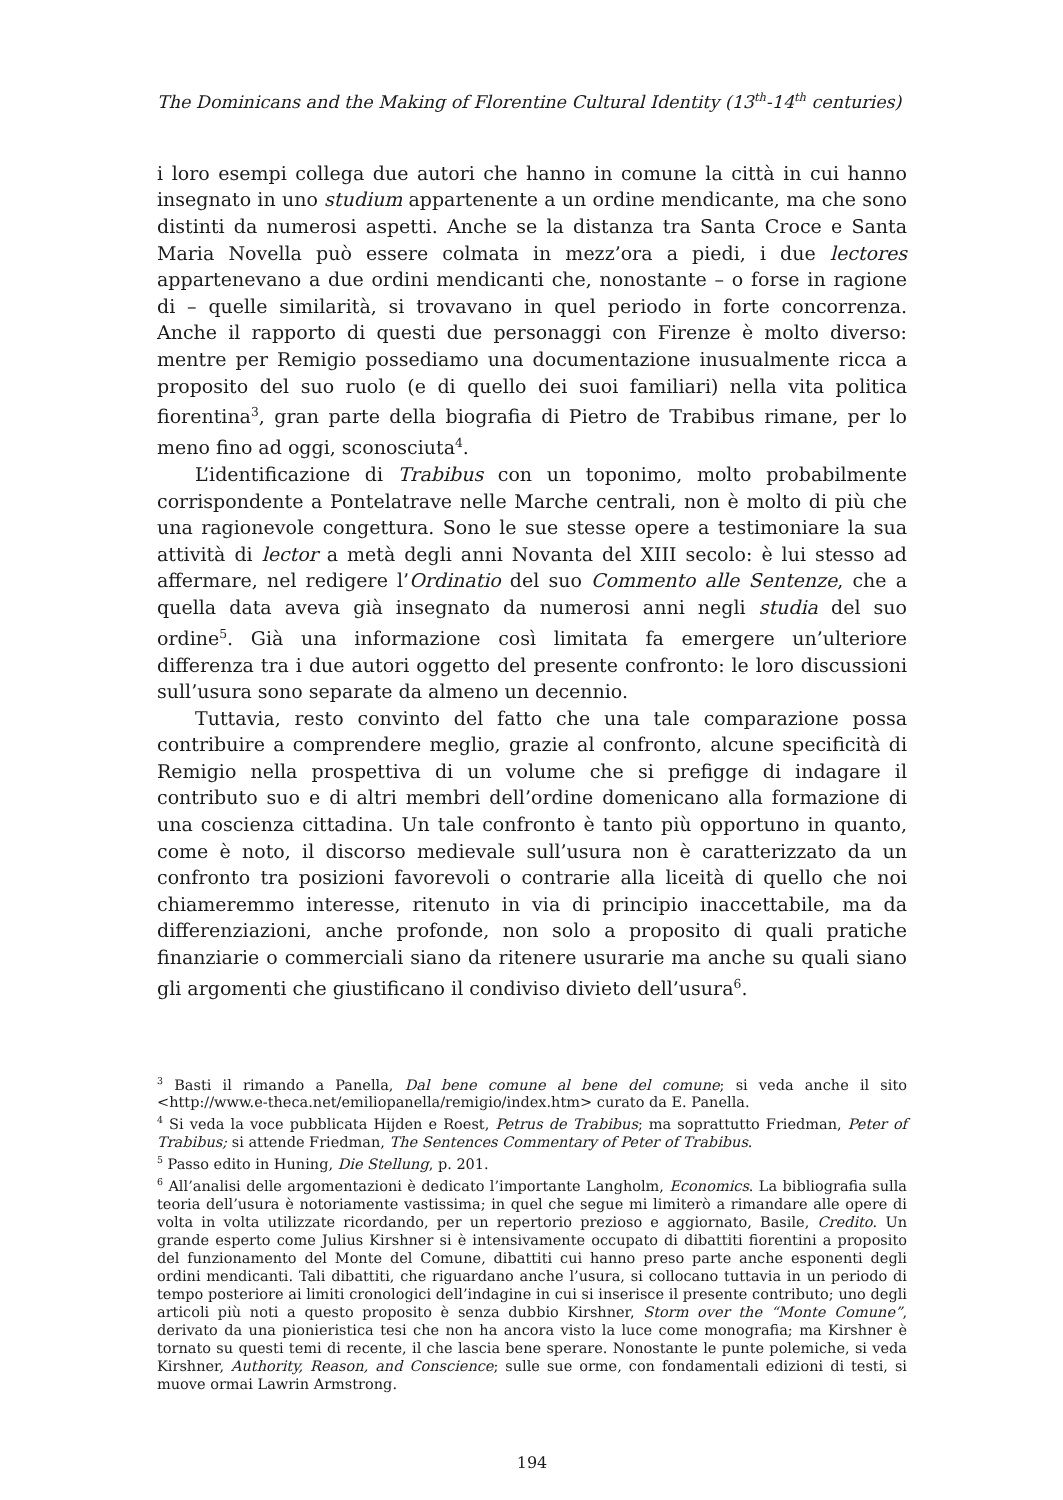The Dominicans and the Making of Florentine Cultural Identity (13<sup>th</sup>-14<sup>th</sup> centuries)
i loro esempi collega due autori che hanno in comune la città in cui hanno insegnato in uno studium appartenente a un ordine mendicante, ma che sono distinti da numerosi aspetti. Anche se la distanza tra Santa Croce e Santa Maria Novella può essere colmata in mezz’ora a piedi, i due lectores appartenevano a due ordini mendicanti che, nonostante – o forse in ragione di – quelle similarità, si trovavano in quel periodo in forte concorrenza. Anche il rapporto di questi due personaggi con Firenze è molto diverso: mentre per Remigio possediamo una documentazione inusualmente ricca a proposito del suo ruolo (e di quello dei suoi familiari) nella vita politica fiorentina<sup>3</sup>, gran parte della biografia di Pietro de Trabibus rimane, per lo meno fino ad oggi, sconosciuta<sup>4</sup>.
L’identificazione di Trabibus con un toponimo, molto probabilmente corrispondente a Pontelatrave nelle Marche centrali, non è molto di più che una ragionevole congettura. Sono le sue stesse opere a testimoniare la sua attività di lector a metà degli anni Novanta del XIII secolo: è lui stesso ad affermare, nel redigere l’Ordinatio del suo Commento alle Sentenze, che a quella data aveva già insegnato da numerosi anni negli studia del suo ordine<sup>5</sup>. Già una informazione così limitata fa emergere un’ulteriore differenza tra i due autori oggetto del presente confronto: le loro discussioni sull’usura sono separate da almeno un decennio.
Tuttavia, resto convinto del fatto che una tale comparazione possa contribuire a comprendere meglio, grazie al confronto, alcune specificità di Remigio nella prospettiva di un volume che si prefigge di indagare il contributo suo e di altri membri dell’ordine domenicano alla formazione di una coscienza cittadina. Un tale confronto è tanto più opportuno in quanto, come è noto, il discorso medievale sull’usura non è caratterizzato da un confronto tra posizioni favorevoli o contrarie alla liceità di quello che noi chiameremmo interesse, ritenuto in via di principio inaccettabile, ma da differenziazioni, anche profonde, non solo a proposito di quali pratiche finanziarie o commerciali siano da ritenere usurarie ma anche su quali siano gli argomenti che giustificano il condiviso divieto dell’usura<sup>6</sup>.
<sup>3</sup> Basti il rimando a Panella, Dal bene comune al bene del comune; si veda anche il sito <http://www.e-theca.net/emiliopanella/remigio/index.htm> curato da E. Panella.
<sup>4</sup> Si veda la voce pubblicata Hijden e Roest, Petrus de Trabibus; ma soprattutto Friedman, Peter of Trabibus; si attende Friedman, The Sentences Commentary of Peter of Trabibus.
<sup>5</sup> Passo edito in Huning, Die Stellung, p. 201.
<sup>6</sup> All’analisi delle argomentazioni è dedicato l’importante Langholm, Economics. La bibliografia sulla teoria dell’usura è notoriamente vastissima; in quel che segue mi limiterò a rimandare alle opere di volta in volta utilizzate ricordando, per un repertorio prezioso e aggiornato, Basile, Credito. Un grande esperto come Julius Kirshner si è intensivamente occupato di dibattiti fiorentini a proposito del funzionamento del Monte del Comune, dibattiti cui hanno preso parte anche esponenti degli ordini mendicanti. Tali dibattiti, che riguardano anche l’usura, si collocano tuttavia in un periodo di tempo posteriore ai limiti cronologici dell’indagine in cui si inserisce il presente contributo; uno degli articoli più noti a questo proposito è senza dubbio Kirshner, Storm over the “Monte Comune”, derivato da una pionieristica tesi che non ha ancora visto la luce come monografia; ma Kirshner è tornato su questi temi di recente, il che lascia bene sperare. Nonostante le punte polemiche, si veda Kirshner, Authority, Reason, and Conscience; sulle sue orme, con fondamentali edizioni di testi, si muove ormai Lawrin Armstrong.
194